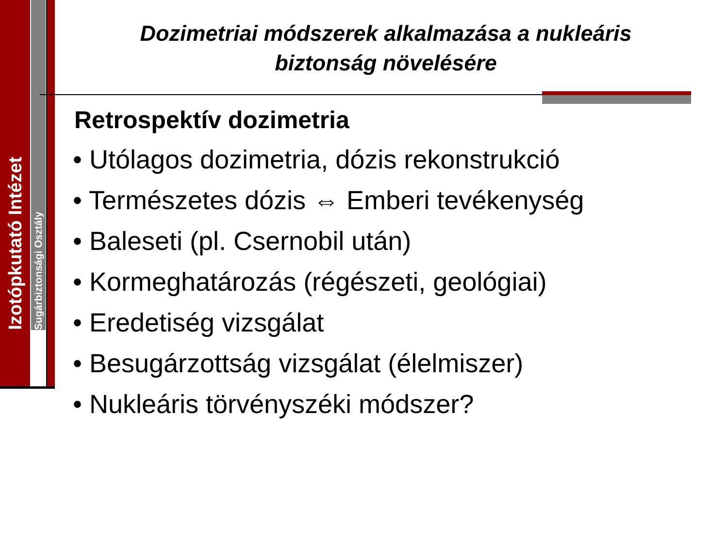Izotópkutató Intézet
Sugárbiztonsági Osztály
Dozimetriai módszerek alkalmazása a nukleáris biztonság növelésére
Retrospektív dozimetria
• Utólagos dozimetria, dózis rekonstrukció
• Természetes dózis ⇔ Emberi tevékenység
• Baleseti (pl. Csernobil után)
• Kormeghatározás (régészeti, geológiai)
• Eredetiség vizsgálat
• Besugárzottság vizsgálat (élelmiszer)
• Nukleáris törvényszéki módszer?